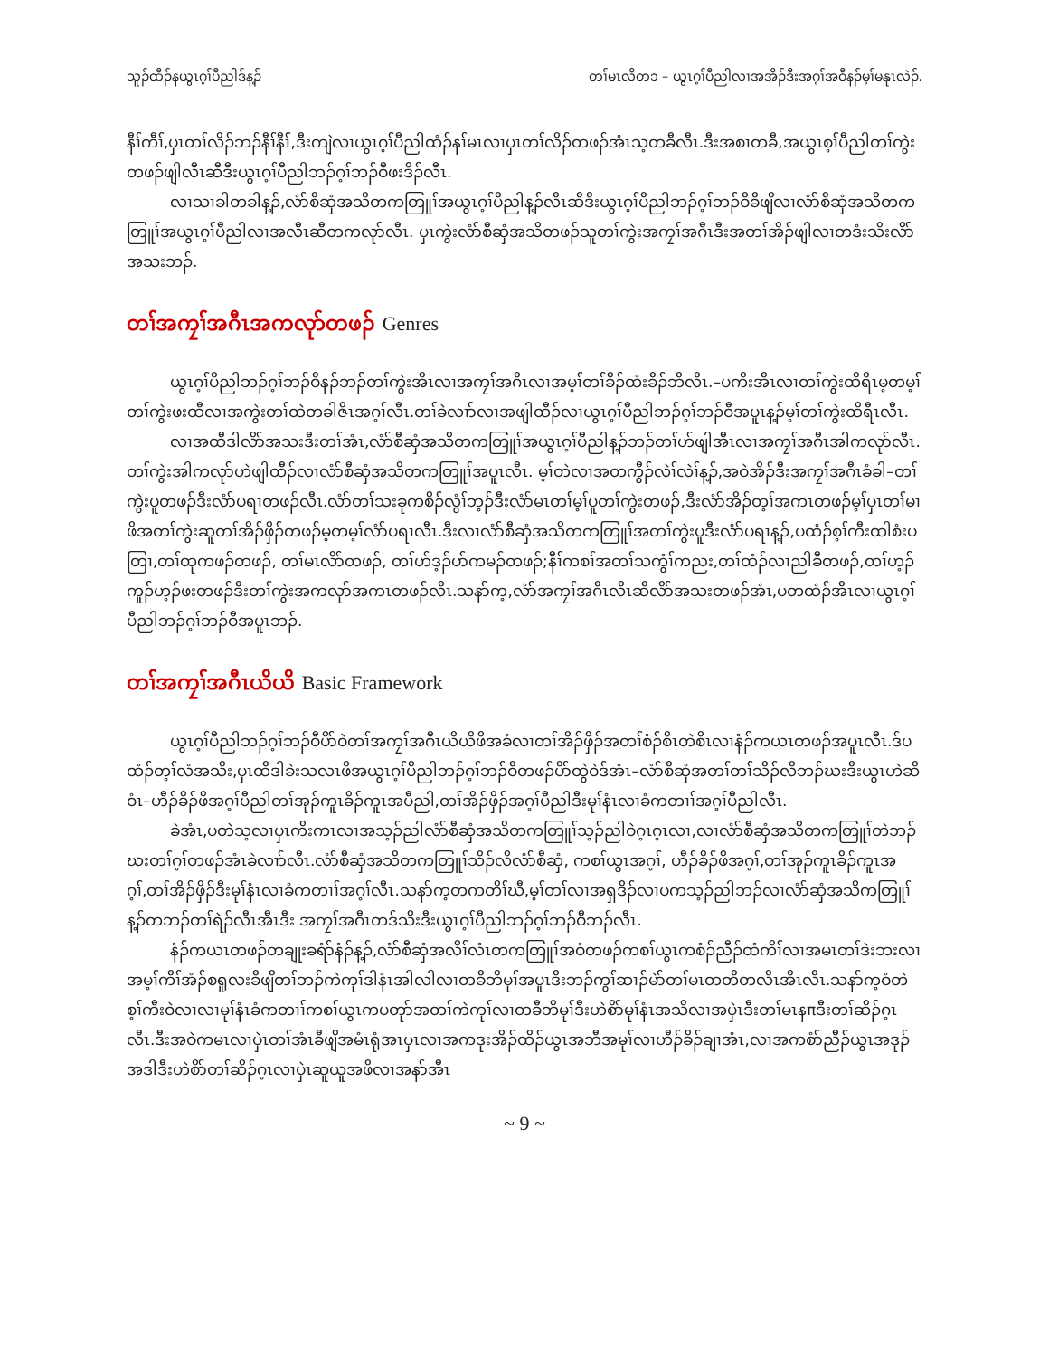သူၣ်ထီၣ်နယွၤဂ့ၢ်ပီညါဒ်န့ၣ် တၢ်မၤလိတ၁ – ယွၤဂ့ၢ်ပီညါလၢအအိၣ်ဒီးအဂ့ၢ်အဝီနၣ်မ့ၢ်မနုၤလဲၣ်.
နီၢ်ကီၢ်,ပှၤတၢ်လိၣ်ဘၣ်နီၢ်နီၢ်,ဒီးကျဲလၢယွၤဂ့ၢ်ပီညါထံၣ်နၢ်မၤလၢပှၤတၢ်လိၣ်တဖၣ်အံၤသ့တခီလီၤ.ဒီးအစၢတခီ,အယွၤစ့ၢ်ပီညါတၢ်ကွဲးတဖၣ်ဖျါလီၤဆီဒီးယွၤဂ့ၢ်ပီညါဘၣ်ဂ့ၢ်ဘၣ်ဝီဖးဒိၣ်လီၤ.
လၢသၢခါတခါန့ၣ်,လံာ်စီဆှံအသိတကတြူၢ်အယွၤဂ့ၢ်ပီညါန့ၣ်လီၤဆီဒီးယွၤဂ့ၢ်ပီညါဘၣ်ဂ့ၢ်ဘၣ်ဝီခီဖျိလၢလံာ်စီဆှံအသိတကတြူၢ်အယွၤဂ့ၢ်ပီညါလၢအလီၤဆီတကလုာ်လီၤ. ပှၤကွဲးလံာ်စီဆှံအသိတဖၣ်သူတၢ်ကွဲးအကၠၢ်အဂီၤဒီးအတၢ်အိၣ်ဖျါလၢတဒံးသိးလိာ်အသးဘၣ်.
တၢ်အကၠၢ်အဂီၤအကလုာ်တဖၣ် Genres
ယွၤဂ့ၢ်ပီညါဘၣ်ဂ့ၢ်ဘၣ်ဝီနၣ်ဘၣ်တၢ်ကွဲးအီၤလၢအကၠၢ်အဂီၤလၢအမ့ၢ်တၢ်ခီၣ်ထံးခီၣ်ဘိလီၤ.–ပကိးအီၤလၢတၢ်ကွဲးထိရီၤမ့တမ့ၢ်တၢ်ကွဲးဖးထီလၢအကွဲးတၢ်ထဲတခါဇိၤအဂ့ၢ်လီၤ.တၢ်ခဲလၢာ်လၢအဖျါထီၣ်လၢယွၤဂ့ၢ်ပီညါဘၣ်ဂ့ၢ်ဘၣ်ဝီအပူၤန့ၣ်မ့ၢ်တၢ်ကွဲးထိရီၤလီၤ.
လၢအထီဒါလိာ်အသးဒီးတၢ်အံၤ,လံာ်စီဆှံအသိတကတြူၢ်အယွၤဂ့ၢ်ပီညါန့ၣ်ဘၣ်တၢ်ဟ်ဖျါအီၤလၢအကၠၢ်အဂီၤအါကလုာ်လီၤ. တၢ်ကွဲးအါကလုာ်ဟဲဖျါထီၣ်လၢလံာ်စီဆှံအသိတကတြူၢ်အပူၤလီၤ. မ့ၢ်တဲလၢအတကွီၣ်လဲၢ်လဲၢ်န့ၣ်,အဝဲအိၣ်ဒီးအကၠၢ်အဂီၤခံခါ–တၢ်ကွဲးပူတဖၣ်ဒီးလံာ်ပရၢတဖၣ်လီၤ.လံာ်တၢ်သးခုကစိၣ်လွံၢ်ဘ့ၣ်ဒီးလံာ်မၤတၢ်မ့ၢ်ပူတၢ်ကွဲးတဖၣ်,ဒီးလံာ်အိၣ်တ့ၢ်အကၤတဖၣ်မ့ၢ်ပှၤတၢ်မၢဖိအတၢ်ကွဲးဆူတၢ်အိၣ်ဖှိၣ်တဖၣ်မ့တမ့ၢ်လံာ်ပရၢလီၤ.ဒီးလၢလံာ်စီဆှံအသိတကတြူၢ်အတၢ်ကွဲးပူဒီးလံာ်ပရၢန့ၣ်,ပထံၣ်စ့ၢ်ကီးထါစံးပတြၢ,တၢ်ထုကဖၣ်တဖၣ်, တၢ်မၤလိာ်တဖၣ်, တၢ်ဟ်ဒ့ၣ်ပာ်ကမၣ်တဖၣ်;နီၢ်ကစၢ်အတၢ်သကွံၢ်ကညး,တၢ်ထံၣ်လၢညါခီတဖၣ်,တၢ်ဟ့ၣ်ကူၣ်ဟ့ၣ်ဖးတဖၣ်ဒီးတၢ်ကွဲးအကလုာ်အကၤတဖၣ်လီၤ.သနာ်က့,လံာ်အကၠၢ်အဂီၤလီၤဆီလိာ်အသးတဖၣ်အံၤ,ပတထံၣ်အီၤလၢယွၤဂ့ၢ်ပီညါဘၣ်ဂ့ၢ်ဘၣ်ဝီအပူၤဘၣ်.
တၢ်အကၠၢ်အဂီၤယိယိ Basic Framework
ယွၤဂ့ၢ်ပီညါဘၣ်ဂ့ၢ်ဘၣ်ဝီပိာ်ဝဲတၢ်အကၠၢ်အဂီၤယိယိဖိအခံလၢတၢ်အိၣ်ဖှိၣ်အတၢ်စံၣ်စိၤတဲစိၤလၢနံၣ်ကယၤတဖၣ်အပူၤလီၤ.ဒ်ပထံၣ်တ့ၢ်လံအသိး,ပှၤထီဒါခဲးသလၤဖိအယွၤဂ့ၢ်ပီညါဘၣ်ဂ့ၢ်ဘၣ်ဝီတဖၣ်ပိာ်ထွဲဝဲဒ်အံၤ–လံာ်စီဆှံအတၢ်တၢ်သိၣ်လိဘၣ်ဃးဒီးယွၤဟဲဆိဝံၤ–ဟီၣ်ခိၣ်ဖိအဂ့ၢ်ပီညါတၢ်အုၣ်ကူၤခိၣ်ကူၤအပီညါ,တၢ်အိၣ်ဖှိၣ်အဂ့ၢ်ပီညါဒီးမုၢ်နံၤလၢခံကတၢၢ်အဂ့ၢ်ပီညါလီၤ.
ခဲအံၤ,ပတဲသ့လၢပှၤကိးကၤလၢအသ့ၣ်ညါလံာ်စီဆှံအသိတကတြူၢ်သ့ၣ်ညါဝဲဂ့ၤဂ့ၤလၢ,လၢလံာ်စီဆှံအသိတကတြူၢ်တဲဘၣ်ဃးတၢ်ဂ့ၢ်တဖၣ်အံၤခဲလၢာ်လီၤ.လံာ်စီဆှံအသိတကတြူၢ်သိၣ်လိလံာ်စီဆှံ, ကစၢ်ယွၤအဂ့ၢ်, ဟီၣ်ခိၣ်ဖိအဂ့ၢ်,တၢ်အုၣ်ကူၤခိၣ်ကူၤအဂ့ၢ်,တၢ်အိၣ်ဖှိၣ်ဒီးမုၢ်နံၤလၢခံကတၢၢ်အဂ့ၢ်လီၤ.သနာ်က့တကတိၢ်ဃီ,မ့ၢ်တၢ်လၢအရှဒိၣ်လၢပကသ့ၣ်ညါဘၣ်လၢလံာ်ဆှံအသိကတြူၢ်န့ၣ်တဘၣ်တၢ်ရဲၣ်လီၤအီၤဒီး အကၠၢ်အဂီၤတဒ်သိးဒီးယွၤဂ့ၢ်ပီညါဘၣ်ဂ့ၢ်ဘၣ်ဝီဘၣ်လီၤ.
နံၣ်ကယၤတဖၣ်တချုးခရံာ်နံၣ်န့ၣ်,လံာ်စီဆှံအလိၢ်လံၤတကတြူၢ်အဝံတဖၣ်ကစၢ်ယွၤကစံၣ်ညီၣ်ထံကိၢ်လၢအမၤတၢ်ဒဲးဘးလၢအမ့ၢ်ကီၢ်အံၣ်စရူလးခီဖျိတၢ်ဘၣ်ကဲကုၢ်ဒါနံၤအါလါလၢတခီဘိမုၢ်အပူၤဒီးဘၣ်ကွၢ်ဆၢၣ်မဲာ်တၢ်မၤတတီတလိၤအီၤလီၤ.သနာ်က့ဝံတဲစ့ၢ်ကီးဝဲလၢလၢမုၢ်နံၤခံကတၢၢ်ကစၢ်ယွၤကပတုာ်အတၢ်ကဲကုၢ်လၢတခီဘိမုၢ်ဒီးဟဲစိာ်မုၢ်နံၤအသိလၢအပှဲၤဒီးတၢ်မၤနπဒီးတၢ်ဆိၣ်ဂ့ၤလီၤ.ဒီးအဝဲကမၤလၢပှဲၤတၢ်အံၤခီဖျိအမံၤရုံအၤပှၤလၢအကဒုးအိၣ်ထိၣ်ယွၤအဘီအမုၢ်လၢဟီၣ်ခိၣ်ချၢအံၤ,လၢအကစံာ်ညီၣ်ယွၤအဒုၣ်အဒါဒီးဟဲစိာ်တၢ်ဆိၣ်ဂ့ၤလၢပှဲၤဆူယူအဖိလၢအနာ်အီၤ
~ 9 ~